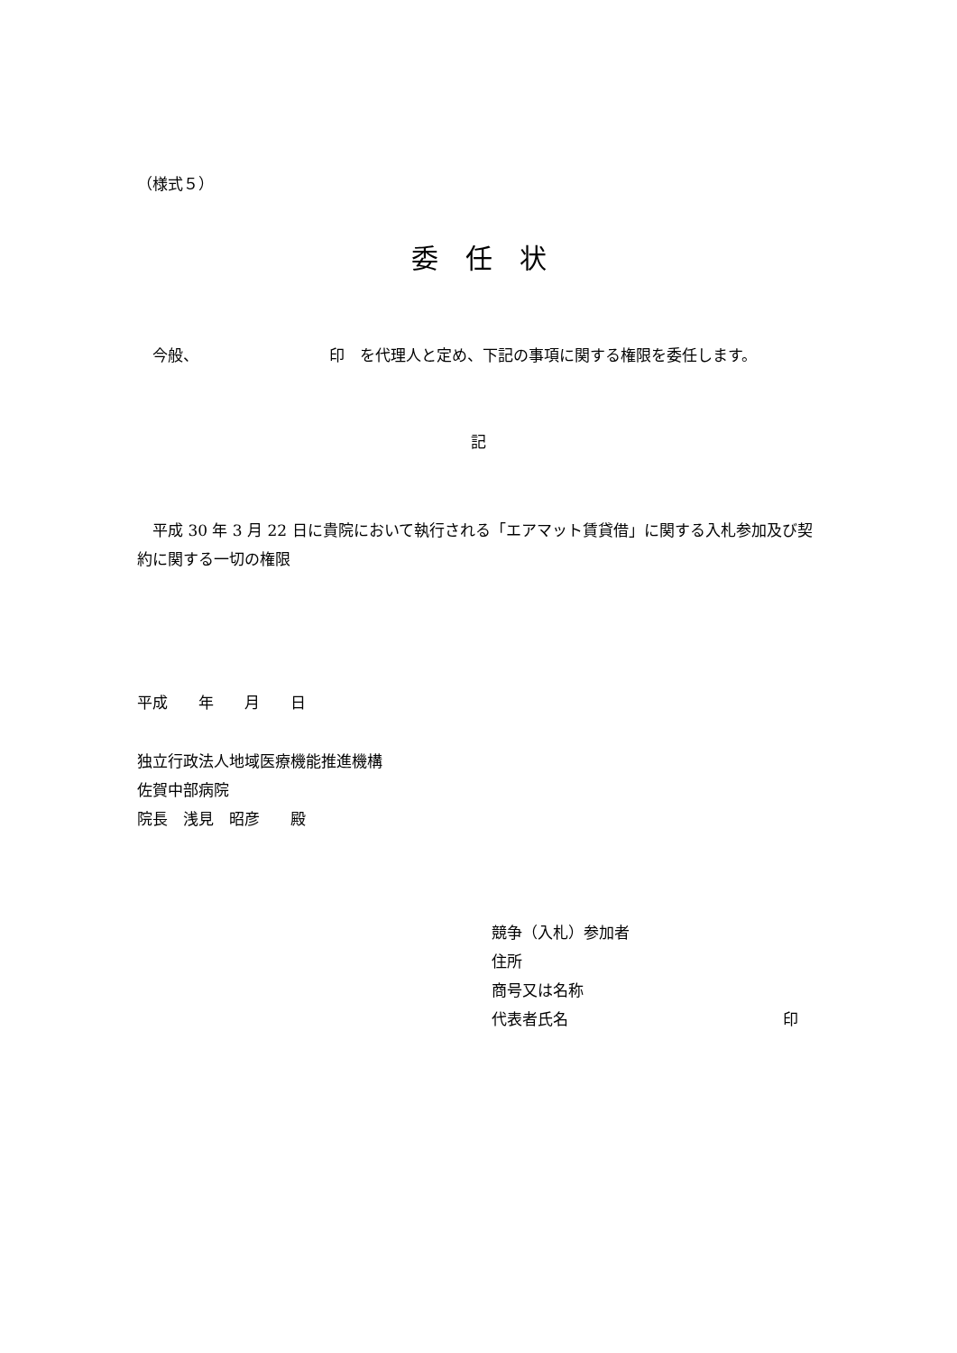（様式５）
委　任　状
　今般、　　　　　　　　　印　を代理人と定め、下記の事項に関する権限を委任します。
記
　平成 30 年 3 月 22 日に貴院において執行される「エアマット賃貸借」に関する入札参加及び契約に関する一切の権限
平成　　年　　月　　日
独立行政法人地域医療機能推進機構
佐賀中部病院
院長　浅見　昭彦　　殿
競争（入札）参加者
住所
商号又は名称
代表者氏名 印